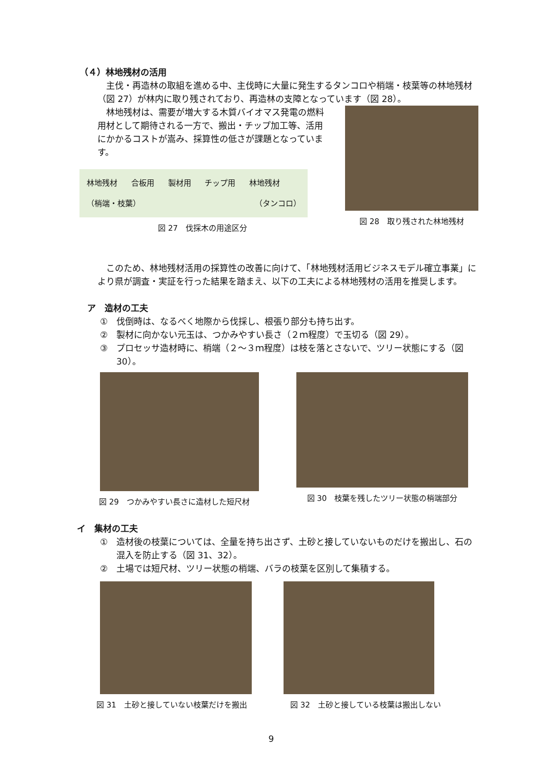（４）林地残材の活用
主伐・再造林の取組を進める中、主伐時に大量に発生するタンコロや梢端・枝葉等の林地残材（図 27）が林内に取り残されており、再造林の支障となっています（図 28）。
林地残材は、需要が増大する木質バイオマス発電の燃料用材として期待される一方で、搬出・チップ加工等、活用にかかるコストが嵩み、採算性の低さが課題となっています。
林地残材 合板用 製材用 チップ用 林地残材
（梢端・枝葉） （タンコロ）
図 27　伐採木の用途区分
図 28　取り残された林地残材
このため、林地残材活用の採算性の改善に向けて、「林地残材活用ビジネスモデル確立事業」により県が調査・実証を行った結果を踏まえ、以下の工夫による林地残材の活用を推奨します。
ア　造材の工夫
①　伐倒時は、なるべく地際から伐採し、根張り部分も持ち出す。
②　製材に向かない元玉は、つかみやすい長さ（２ｍ程度）で玉切る（図 29）。
③　プロセッサ造材時に、梢端（２～３ｍ程度）は枝を落とさないで、ツリー状態にする（図 30）。
図 29　つかみやすい長さに造材した短尺材
図 30　枝葉を残したツリー状態の梢端部分
イ　集材の工夫
①　造材後の枝葉については、全量を持ち出さず、土砂と接していないものだけを搬出し、石の混入を防止する（図 31、32）。
②　土場では短尺材、ツリー状態の梢端、バラの枝葉を区別して集積する。
図 31　土砂と接していない枝葉だけを搬出
図 32　土砂と接している枝葉は搬出しない
9